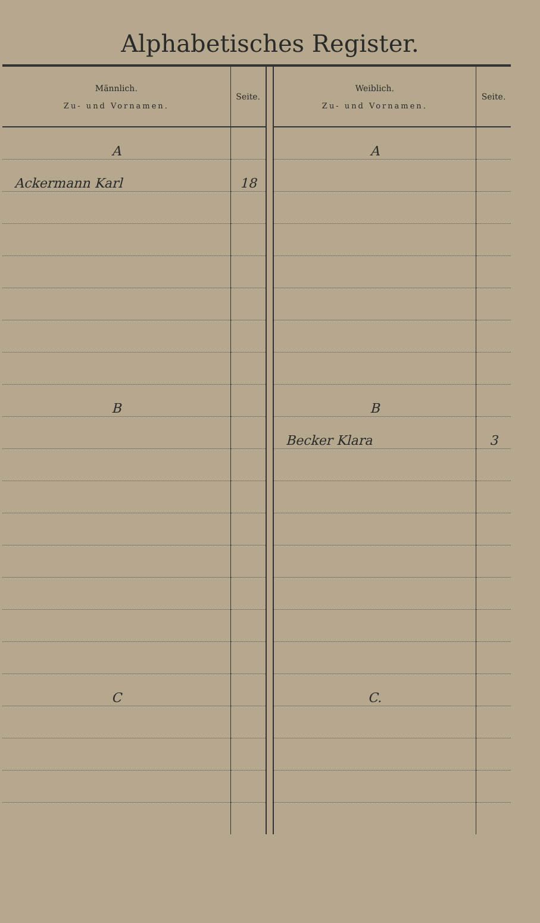Alphabetisches Register.
| Männlich. Zu- und Vornamen. | Seite. | | Weiblich. Zu- und Vornamen. | Seite. |
| --- | --- | --- | --- | --- |
| A | | | A | |
| Ackermann Karl | 18 | | | |
| B | | | B | |
| | | | Becker Klara | 3 |
| C | | | C. | |